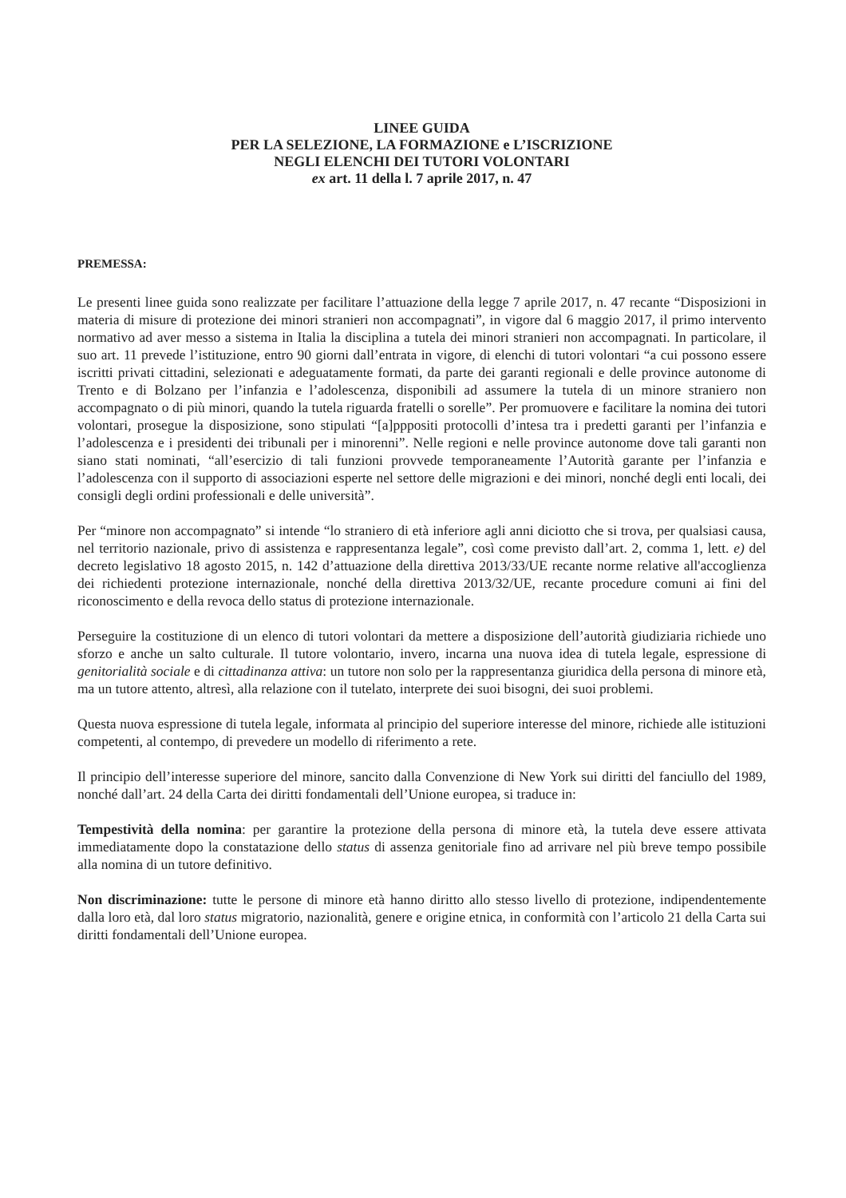LINEE GUIDA
PER LA SELEZIONE, LA FORMAZIONE e L’ISCRIZIONE
NEGLI ELENCHI DEI TUTORI VOLONTARI
ex art. 11 della l. 7 aprile 2017, n. 47
PREMESSA:
Le presenti linee guida sono realizzate per facilitare l’attuazione della legge 7 aprile 2017, n. 47 recante “Disposizioni in materia di misure di protezione dei minori stranieri non accompagnati”, in vigore dal 6 maggio 2017, il primo intervento normativo ad aver messo a sistema in Italia la disciplina a tutela dei minori stranieri non accompagnati. In particolare, il suo art. 11 prevede l’istituzione, entro 90 giorni dall’entrata in vigore, di elenchi di tutori volontari “a cui possono essere iscritti privati cittadini, selezionati e adeguatamente formati, da parte dei garanti regionali e delle province autonome di Trento e di Bolzano per l’infanzia e l’adolescenza, disponibili ad assumere la tutela di un minore straniero non accompagnato o di più minori, quando la tutela riguarda fratelli o sorelle”. Per promuovere e facilitare la nomina dei tutori volontari, prosegue la disposizione, sono stipulati “[a]pppositi protocolli d’intesa tra i predetti garanti per l’infanzia e l’adolescenza e i presidenti dei tribunali per i minorenni”. Nelle regioni e nelle province autonome dove tali garanti non siano stati nominati, “all’esercizio di tali funzioni provvede temporaneamente l’Autorità garante per l’infanzia e l’adolescenza con il supporto di associazioni esperte nel settore delle migrazioni e dei minori, nonché degli enti locali, dei consigli degli ordini professionali e delle università”.
Per “minore non accompagnato” si intende “lo straniero di età inferiore agli anni diciotto che si trova, per qualsiasi causa, nel territorio nazionale, privo di assistenza e rappresentanza legale”, così come previsto dall’art. 2, comma 1, lett. e) del decreto legislativo 18 agosto 2015, n. 142 d’attuazione della direttiva 2013/33/UE recante norme relative all'accoglienza dei richiedenti protezione internazionale, nonché della direttiva 2013/32/UE, recante procedure comuni ai fini del riconoscimento e della revoca dello status di protezione internazionale.
Perseguire la costituzione di un elenco di tutori volontari da mettere a disposizione dell’autorità giudiziaria richiede uno sforzo e anche un salto culturale. Il tutore volontario, invero, incarna una nuova idea di tutela legale, espressione di genitorialità sociale e di cittadinanza attiva: un tutore non solo per la rappresentanza giuridica della persona di minore età, ma un tutore attento, altresì, alla relazione con il tutelato, interprete dei suoi bisogni, dei suoi problemi.
Questa nuova espressione di tutela legale, informata al principio del superiore interesse del minore, richiede alle istituzioni competenti, al contempo, di prevedere un modello di riferimento a rete.
Il principio dell’interesse superiore del minore, sancito dalla Convenzione di New York sui diritti del fanciullo del 1989, nonché dall’art. 24 della Carta dei diritti fondamentali dell’Unione europea, si traduce in:
Tempestività della nomina: per garantire la protezione della persona di minore età, la tutela deve essere attivata immediatamente dopo la constatazione dello status di assenza genitoriale fino ad arrivare nel più breve tempo possibile alla nomina di un tutore definitivo.
Non discriminazione: tutte le persone di minore età hanno diritto allo stesso livello di protezione, indipendentemente dalla loro età, dal loro status migratorio, nazionalità, genere e origine etnica, in conformità con l’articolo 21 della Carta sui diritti fondamentali dell’Unione europea.